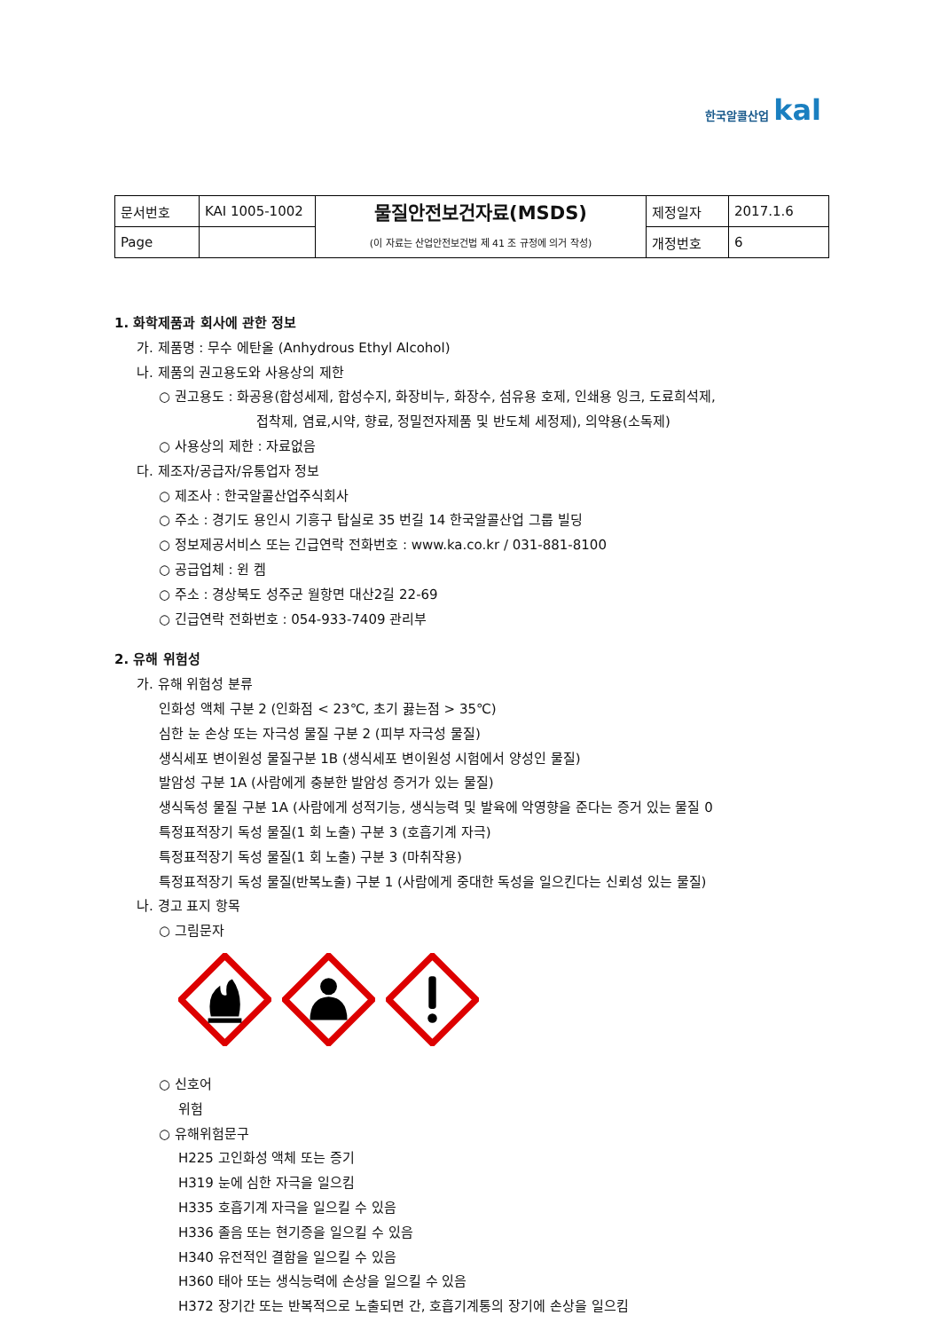한국알콜산업 kal
| 문서번호 | KAI 1005-1002 | 물질안전보건자료(MSDS) | 제정일자 | 2017.1.6 |
| Page | | (이 자료는 산업안전보건법 제 41 조 규정에 의거 작성) | 개정번호 | 6 |
1. 화학제품과 회사에 관한 정보
가. 제품명 : 무수 에탄올 (Anhydrous Ethyl Alcohol)
나. 제품의 권고용도와 사용상의 제한
○ 권고용도 : 화공용(합성세제, 합성수지, 화장비누, 화장수, 섬유용 호제, 인쇄용 잉크, 도료희석제,
접착제, 염료,시약, 향료, 정밀전자제품 및 반도체 세정제), 의약용(소독제)
○ 사용상의 제한 : 자료없음
다. 제조자/공급자/유통업자 정보
○ 제조사 : 한국알콜산업주식회사
○ 주소 : 경기도 용인시 기흥구 탑실로 35 번길 14 한국알콜산업 그룹 빌딩
○ 정보제공서비스 또는 긴급연락 전화번호 : www.ka.co.kr / 031-881-8100
○ 공급업체 : 윈 켐
○ 주소 : 경상북도 성주군 월항면 대산2길 22-69
○ 긴급연락 전화번호 : 054-933-7409 관리부
2. 유해 위험성
가. 유해 위험성 분류
인화성 액체 구분 2 (인화점 < 23℃, 초기 끓는점 > 35℃)
심한 눈 손상 또는 자극성 물질 구분 2 (피부 자극성 물질)
생식세포 변이원성 물질구분 1B (생식세포 변이원성 시험에서 양성인 물질)
발암성 구분 1A (사람에게 충분한 발암성 증거가 있는 물질)
생식독성 물질 구분 1A (사람에게 성적기능, 생식능력 및 발육에 악영향을 준다는 증거 있는 물질 0
특정표적장기 독성 물질(1 회 노출) 구분 3 (호흡기계 자극)
특정표적장기 독성 물질(1 회 노출) 구분 3 (마취작용)
특정표적장기 독성 물질(반복노출) 구분 1 (사람에게 중대한 독성을 일으킨다는 신뢰성 있는 물질)
나. 경고 표지 항목
○ 그림문자
○ 신호어
위험
○ 유해위험문구
H225 고인화성 액체 또는 증기
H319 눈에 심한 자극을 일으킴
H335 호흡기계 자극을 일으킬 수 있음
H336 졸음 또는 현기증을 일으킬 수 있음
H340 유전적인 결함을 일으킬 수 있음
H360 태아 또는 생식능력에 손상을 일으킬 수 있음
H372 장기간 또는 반복적으로 노출되면 간, 호흡기계통의 장기에 손상을 일으킴